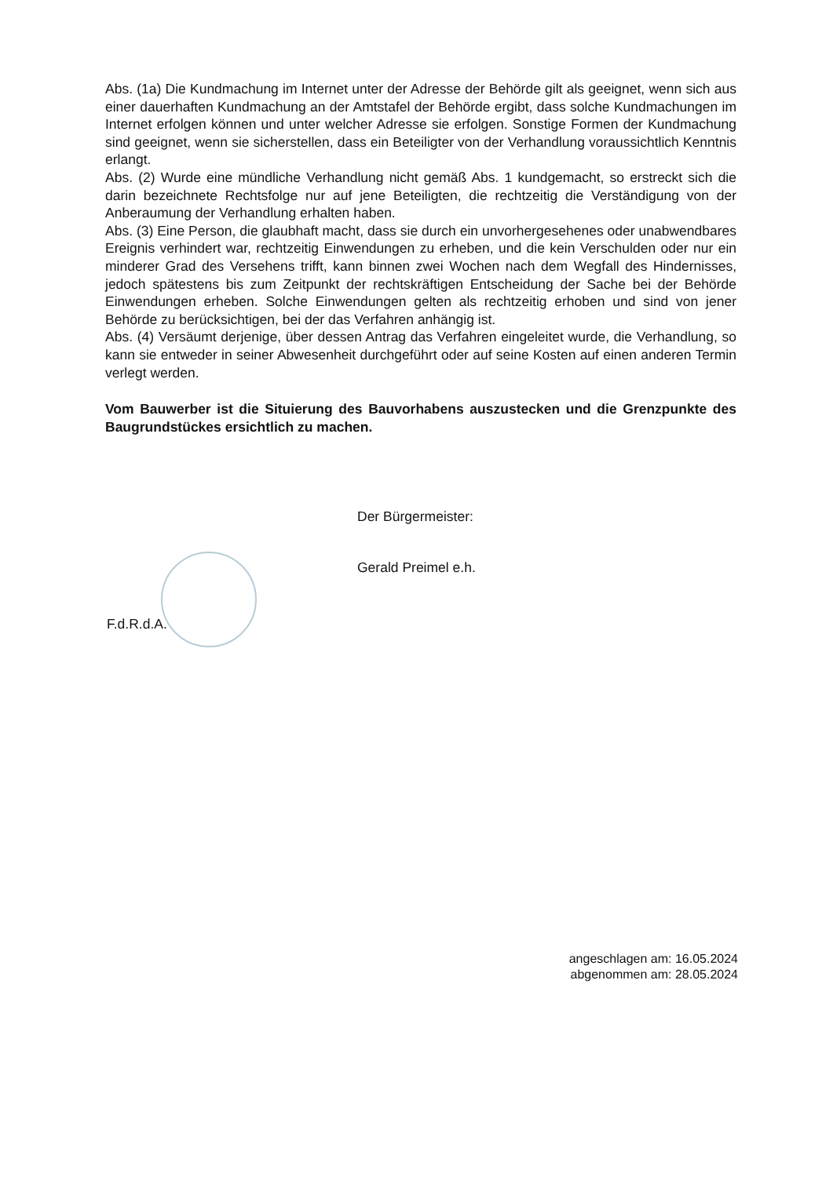Abs. (1a) Die Kundmachung im Internet unter der Adresse der Behörde gilt als geeignet, wenn sich aus einer dauerhaften Kundmachung an der Amtstafel der Behörde ergibt, dass solche Kundmachungen im Internet erfolgen können und unter welcher Adresse sie erfolgen. Sonstige Formen der Kundmachung sind geeignet, wenn sie sicherstellen, dass ein Beteiligter von der Verhandlung voraussichtlich Kenntnis erlangt.
Abs. (2) Wurde eine mündliche Verhandlung nicht gemäß Abs. 1 kundgemacht, so erstreckt sich die darin bezeichnete Rechtsfolge nur auf jene Beteiligten, die rechtzeitig die Verständigung von der Anberaumung der Verhandlung erhalten haben.
Abs. (3) Eine Person, die glaubhaft macht, dass sie durch ein unvorhergesehenes oder unabwendbares Ereignis verhindert war, rechtzeitig Einwendungen zu erheben, und die kein Verschulden oder nur ein minderer Grad des Versehens trifft, kann binnen zwei Wochen nach dem Wegfall des Hindernisses, jedoch spätestens bis zum Zeitpunkt der rechtskräftigen Entscheidung der Sache bei der Behörde Einwendungen erheben. Solche Einwendungen gelten als rechtzeitig erhoben und sind von jener Behörde zu berücksichtigen, bei der das Verfahren anhängig ist.
Abs. (4) Versäumt derjenige, über dessen Antrag das Verfahren eingeleitet wurde, die Verhandlung, so kann sie entweder in seiner Abwesenheit durchgeführt oder auf seine Kosten auf einen anderen Termin verlegt werden.
Vom Bauwerber ist die Situierung des Bauvorhabens auszustecken und die Grenzpunkte des Baugrundstückes ersichtlich zu machen.
Der Bürgermeister:
Gerald Preimel e.h.
F.d.R.d.A.
angeschlagen am: 16.05.2024
abgenommen am: 28.05.2024